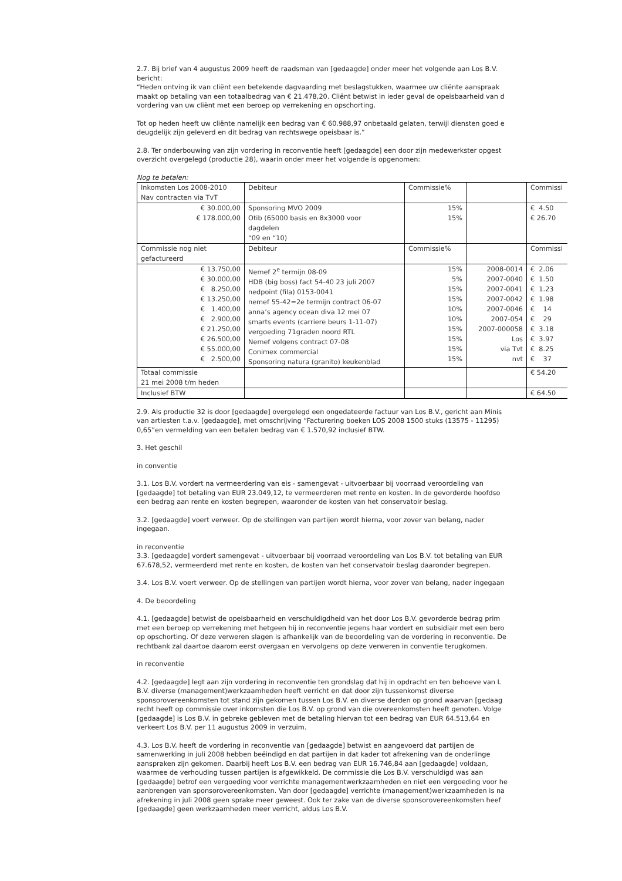2.7. Bij brief van 4 augustus 2009 heeft de raadsman van [gedaagde] onder meer het volgende aan Los B.V.
bericht:
“Heden ontving ik van cliënt een betekende dagvaarding met beslagstukken, waarmee uw cliënte aanspraak
maakt op betaling van een totaalbedrag van € 21.478,20. Cliënt betwist in ieder geval de opeisbaarheid van d
vordering van uw cliënt met een beroep op verrekening en opschorting.
Tot op heden heeft uw cliënte namelijk een bedrag van € 60.988,97 onbetaald gelaten, terwijl diensten goed e
deugdelijk zijn geleverd en dit bedrag van rechtswege opeisbaar is.”
2.8. Ter onderbouwing van zijn vordering in reconventie heeft [gedaagde] een door zijn medewerkster opgest
overzicht overgelegd (productie 28), waarin onder meer het volgende is opgenomen:
Nog te betalen:
| Inkomsten Los 2008-2010 Nav contracten via TvT | Debiteur | Commissie% | | Commissi |
| € 30.000,00 € 178.000,00 | Sponsoring MVO 2009 Otib (65000 basis en 8x3000 voor dagdelen “09 en “10) | 15% 15% | | € 4.50 € 26.70 |
| Commissie nog niet gefactureerd | Debiteur | Commissie% | | Commissi |
| € 13.750,00 € 30.000,00 € 8.250,00 € 13.250,00 € 1.400,00 € 2.900,00 € 21.250,00 € 26.500,00 € 55.000,00 € 2.500,00 | Nemef 2<sup>e</sup> termijn 08-09 HDB (big boss) fact 54-40 23 juli 2007 nedpoint (fila) 0153-0041 nemef 55-42=2e termijn contract 06-07 anna’s agency ocean diva 12 mei 07 smarts events (carriere beurs 1-11-07) vergoeding 71graden noord RTL Nemef volgens contract 07-08 Conimex commercial Sponsoring natura (granito) keukenblad | 15% 5% 15% 15% 10% 10% 15% 15% 15% 15% | 2008-0014 2007-0040 2007-0041 2007-0042 2007-0046 2007-054 2007-000058 Los via Tvt nvt | € 2.06 € 1.50 € 1.23 € 1.98 € 14 € 29 € 3.18 € 3.97 € 8.25 € 37 |
| Totaal commissie 21 mei 2008 t/m heden | | | | € 54.20 |
| Inclusief BTW | | | | € 64.50 |
2.9. Als productie 32 is door [gedaagde] overgelegd een ongedateerde factuur van Los B.V., gericht aan Minis
van artiesten t.a.v. [gedaagde], met omschrijving “Facturering boeken LOS 2008 1500 stuks (13575 - 11295)
0,65”en vermelding van een betalen bedrag van € 1.570,92 inclusief BTW.
3. Het geschil
in conventie
3.1. Los B.V. vordert na vermeerdering van eis - samengevat - uitvoerbaar bij voorraad veroordeling van
[gedaagde] tot betaling van EUR 23.049,12, te vermeerderen met rente en kosten. In de gevorderde hoofdso
een bedrag aan rente en kosten begrepen, waaronder de kosten van het conservatoir beslag.
3.2. [gedaagde] voert verweer. Op de stellingen van partijen wordt hierna, voor zover van belang, nader
ingegaan.
in reconventie
3.3. [gedaagde] vordert samengevat - uitvoerbaar bij voorraad veroordeling van Los B.V. tot betaling van EUR
67.678,52, vermeerderd met rente en kosten, de kosten van het conservatoir beslag daaronder begrepen.
3.4. Los B.V. voert verweer. Op de stellingen van partijen wordt hierna, voor zover van belang, nader ingegaan
4. De beoordeling
4.1. [gedaagde] betwist de opeisbaarheid en verschuldigdheid van het door Los B.V. gevorderde bedrag prim
met een beroep op verrekening met hetgeen hij in reconventie jegens haar vordert en subsidiair met een bero
op opschorting. Of deze verweren slagen is afhankelijk van de beoordeling van de vordering in reconventie. De
rechtbank zal daartoe daarom eerst overgaan en vervolgens op deze verweren in conventie terugkomen.
in reconventie
4.2. [gedaagde] legt aan zijn vordering in reconventie ten grondslag dat hij in opdracht en ten behoeve van L
B.V. diverse (management)werkzaamheden heeft verricht en dat door zijn tussenkomst diverse
sponsorovereenkomsten tot stand zijn gekomen tussen Los B.V. en diverse derden op grond waarvan [gedaag
recht heeft op commissie over inkomsten die Los B.V. op grond van die overeenkomsten heeft genoten. Volge
[gedaagde] is Los B.V. in gebreke gebleven met de betaling hiervan tot een bedrag van EUR 64.513,64 en
verkeert Los B.V. per 11 augustus 2009 in verzuim.
4.3. Los B.V. heeft de vordering in reconventie van [gedaagde] betwist en aangevoerd dat partijen de
samenwerking in juli 2008 hebben beëindigd en dat partijen in dat kader tot afrekening van de onderlinge
aanspraken zijn gekomen. Daarbij heeft Los B.V. een bedrag van EUR 16.746,84 aan [gedaagde] voldaan,
waarmee de verhouding tussen partijen is afgewikkeld. De commissie die Los B.V. verschuldigd was aan
[gedaagde] betrof een vergoeding voor verrichte managementwerkzaamheden en niet een vergoeding voor he
aanbrengen van sponsorovereenkomsten. Van door [gedaagde] verrichte (management)werkzaamheden is na
afrekening in juli 2008 geen sprake meer geweest. Ook ter zake van de diverse sponsorovereenkomsten heef
[gedaagde] geen werkzaamheden meer verricht, aldus Los B.V.